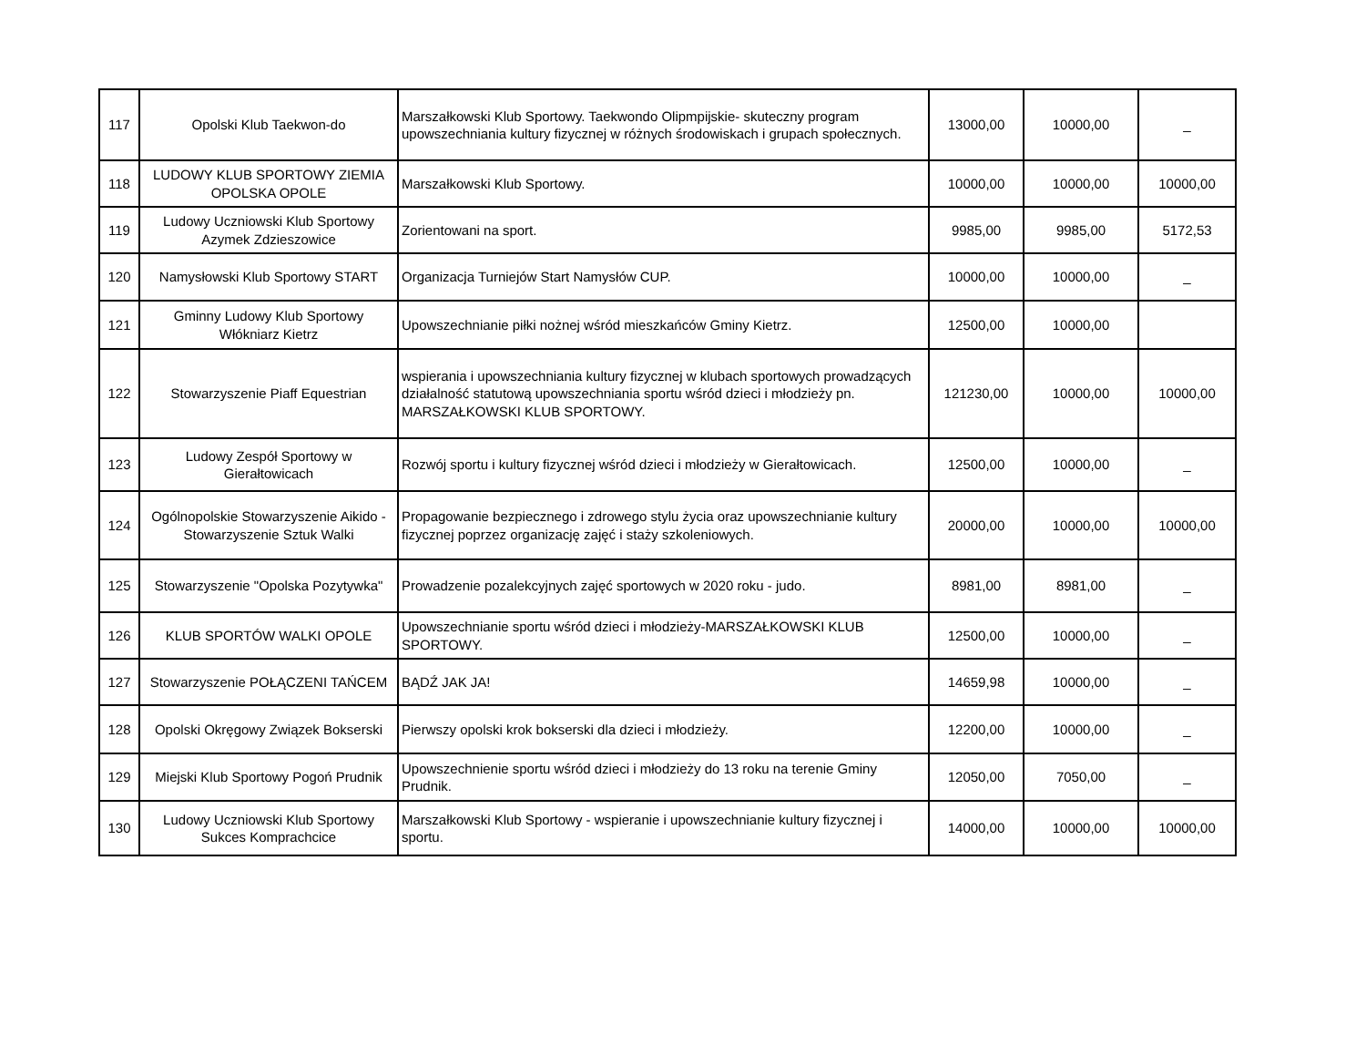| 117 | Opolski Klub Taekwon-do | Marszałkowski Klub Sportowy. Taekwondo Olipmpijskie- skuteczny program upowszechniania kultury fizycznej w różnych środowiskach i grupach społecznych. | 13000,00 | 10000,00 | _ |
| 118 | LUDOWY KLUB SPORTOWY ZIEMIA OPOLSKA OPOLE | Marszałkowski Klub Sportowy. | 10000,00 | 10000,00 | 10000,00 |
| 119 | Ludowy Uczniowski Klub Sportowy Azymek Zdzieszowice | Zorientowani na sport. | 9985,00 | 9985,00 | 5172,53 |
| 120 | Namysłowski Klub Sportowy START | Organizacja Turniejów Start Namysłów CUP. | 10000,00 | 10000,00 | _ |
| 121 | Gminny Ludowy Klub Sportowy Włókniarz Kietrz | Upowszechnianie piłki nożnej wśród mieszkańców Gminy Kietrz. | 12500,00 | 10000,00 | |
| 122 | Stowarzyszenie Piaff Equestrian | wspierania i upowszechniania kultury fizycznej w klubach sportowych prowadzących działalność statutową upowszechniania sportu wśród dzieci i młodzieży pn. MARSZAŁKOWSKI KLUB SPORTOWY. | 121230,00 | 10000,00 | 10000,00 |
| 123 | Ludowy Zespół Sportowy w Gierałtowicach | Rozwój sportu i kultury fizycznej wśród dzieci i młodzieży w Gierałtowicach. | 12500,00 | 10000,00 | _ |
| 124 | Ogólnopolskie Stowarzyszenie Aikido - Stowarzyszenie Sztuk Walki | Propagowanie bezpiecznego i zdrowego stylu życia oraz upowszechnianie kultury fizycznej poprzez organizację zajęć i staży szkoleniowych. | 20000,00 | 10000,00 | 10000,00 |
| 125 | Stowarzyszenie "Opolska Pozytywka" | Prowadzenie pozalekcyjnych zajęć sportowych w 2020 roku - judo. | 8981,00 | 8981,00 | _ |
| 126 | KLUB SPORTÓW WALKI OPOLE | Upowszechnianie sportu wśród dzieci i młodzieży-MARSZAŁKOWSKI KLUB SPORTOWY. | 12500,00 | 10000,00 | _ |
| 127 | Stowarzyszenie POŁĄCZENI TAŃCEM | BĄDŹ JAK JA! | 14659,98 | 10000,00 | _ |
| 128 | Opolski Okręgowy Związek Bokserski | Pierwszy opolski krok bokserski dla dzieci i młodzieży. | 12200,00 | 10000,00 | _ |
| 129 | Miejski Klub Sportowy Pogoń Prudnik | Upowszechnienie sportu wśród dzieci i młodzieży do 13 roku na terenie Gminy Prudnik. | 12050,00 | 7050,00 | _ |
| 130 | Ludowy Uczniowski Klub Sportowy Sukces Komprachcice | Marszałkowski Klub Sportowy - wspieranie i upowszechnianie kultury fizycznej i sportu. | 14000,00 | 10000,00 | 10000,00 |